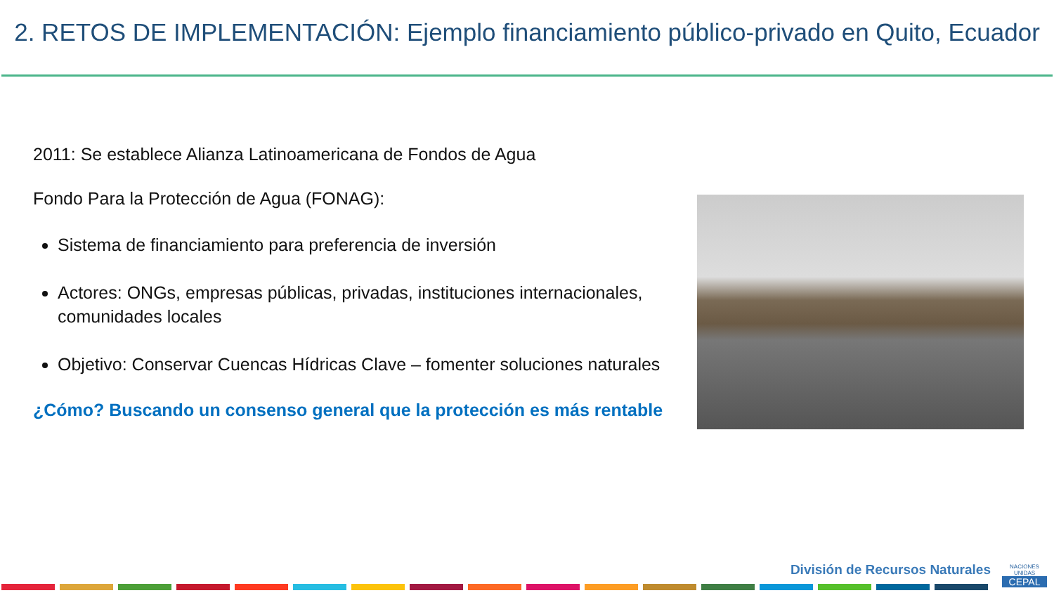2. RETOS DE IMPLEMENTACIÓN: Ejemplo financiamiento público-privado en Quito, Ecuador
2011: Se establece Alianza Latinoamericana de Fondos de Agua
Fondo Para la Protección de Agua (FONAG):
Sistema de financiamiento para preferencia de inversión
Actores: ONGs, empresas públicas, privadas, instituciones internacionales, comunidades locales
Objetivo: Conservar Cuencas Hídricas Clave – fomenter soluciones naturales
¿Cómo? Buscando un consenso general que la protección es más rentable
División de Recursos Naturales
NACIONES UNIDAS
CEPAL